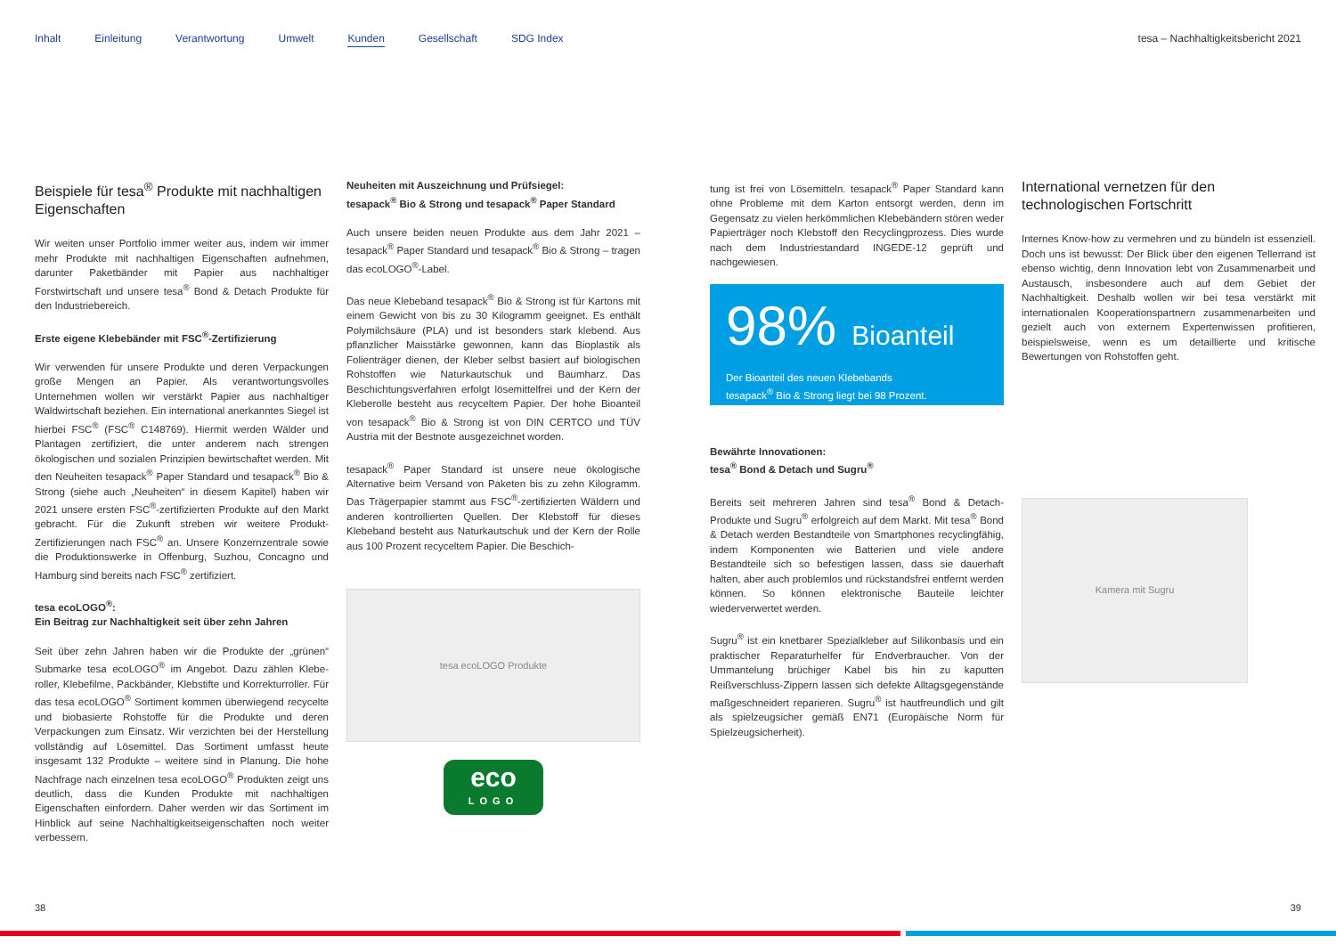Inhalt Einleitung Verantwortung Umwelt Kunden Gesellschaft SDG Index tesa – Nachhaltigkeitsbericht 2021
Beispiele für tesa<sup>®</sup> Produkte mit nachhaltigen Eigenschaften
Wir weiten unser Portfolio immer weiter aus, indem wir immer mehr Produkte mit nachhaltigen Eigenschaften aufnehmen, darunter Paketbänder mit Papier aus nachhaltiger Forstwirtschaft und unsere tesa<sup>®</sup> Bond & Detach Produkte für den Industriebereich.
Erste eigene Klebebänder mit FSC<sup>®</sup>-Zertifizierung
Wir verwenden für unsere Produkte und deren Verpackungen große Mengen an Papier. Als verantwortungsvolles Unternehmen wollen wir verstärkt Papier aus nachhaltiger Waldwirtschaft beziehen. Ein international anerkanntes Siegel ist hierbei FSC<sup>®</sup> (FSC<sup>®</sup> C148769). Hiermit werden Wälder und Plantagen zertifiziert, die unter anderem nach strengen ökologischen und sozialen Prinzipien bewirtschaftet werden. Mit den Neuheiten tesapack<sup>®</sup> Paper Standard und tesapack<sup>®</sup> Bio & Strong (siehe auch „Neuheiten“ in diesem Kapitel) haben wir 2021 unsere ersten FSC<sup>®</sup>-zertifizierten Produkte auf den Markt gebracht. Für die Zukunft streben wir weitere Produkt-Zertifizierungen nach FSC<sup>®</sup> an. Unsere Konzernzentrale sowie die Produktionswerke in Offenburg, Suzhou, Concagno und Hamburg sind bereits nach FSC<sup>®</sup> zertifiziert.
tesa ecoLOGO<sup>®</sup>:
Ein Beitrag zur Nachhaltigkeit seit über zehn Jahren
Seit über zehn Jahren haben wir die Produkte der „grünen“ Submarke tesa ecoLOGO<sup>®</sup> im Angebot. Dazu zählen Klebe­roller, Klebefilme, Packbänder, Klebstifte und Korrekturroller. Für das tesa ecoLOGO<sup>®</sup> Sortiment kommen überwiegend recycelte und biobasierte Rohstoffe für die Produkte und deren Verpackungen zum Einsatz. Wir verzichten bei der Herstellung vollständig auf Lösemittel. Das Sortiment umfasst heute insgesamt 132 Produkte – weitere sind in Planung. Die hohe Nachfrage nach einzelnen tesa ecoLOGO<sup>®</sup> Produkten zeigt uns deutlich, dass die Kunden Produkte mit nachhaltigen Eigenschaften einfordern. Daher werden wir das Sortiment im Hinblick auf seine Nachhaltigkeitseigenschaften noch weiter verbessern.
Neuheiten mit Auszeichnung und Prüfsiegel:
tesapack<sup>®</sup> Bio & Strong und tesapack<sup>®</sup> Paper Standard
Auch unsere beiden neuen Produkte aus dem Jahr 2021 – tesapack<sup>®</sup> Paper Standard und tesapack<sup>®</sup> Bio & Strong – tragen das ecoLOGO<sup>®</sup>-Label.
Das neue Klebeband tesapack<sup>®</sup> Bio & Strong ist für Kartons mit einem Gewicht von bis zu 30 Kilogramm geeignet. Es enthält Polymilchsäure (PLA) und ist besonders stark klebend. Aus pflanzlicher Maisstärke gewonnen, kann das Bioplastik als Folienträger dienen, der Kleber selbst basiert auf biologischen Rohstoffen wie Naturkautschuk und Baumharz. Das Beschichtungsverfahren erfolgt lösemittelfrei und der Kern der Kleberolle besteht aus recyceltem Papier. Der hohe Bioanteil von tesapack<sup>®</sup> Bio & Strong ist von DIN CERTCO und TÜV Austria mit der Bestnote ausgezeichnet worden.
tesapack<sup>®</sup> Paper Standard ist unsere neue ökologische Alternative beim Versand von Paketen bis zu zehn Kilogramm. Das Trägerpapier stammt aus FSC<sup>®</sup>-zertifizierten Wäldern und anderen kontrollierten Quellen. Der Klebstoff für dieses Klebeband besteht aus Naturkautschuk und der Kern der Rolle aus 100 Prozent recyceltem Papier. Die Beschich-
tesa ecoLOGO Produkte
eco
LOGO
tung ist frei von Lösemitteln. tesapack<sup>®</sup> Paper Standard kann ohne Probleme mit dem Karton entsorgt werden, denn im Gegensatz zu vielen herkömmlichen Klebebändern stören weder Papierträger noch Klebstoff den Recyclingprozess. Dies wurde nach dem Industriestandard INGEDE-12 geprüft und nachgewiesen.
98% Bioanteil
Der Bioanteil des neuen Klebebands
tesapack<sup>®</sup> Bio & Strong liegt bei 98 Prozent.
Bewährte Innovationen:
tesa<sup>®</sup> Bond & Detach und Sugru<sup>®</sup>
Bereits seit mehreren Jahren sind tesa<sup>®</sup> Bond & Detach-Produkte und Sugru<sup>®</sup> erfolgreich auf dem Markt. Mit tesa<sup>®</sup> Bond & Detach werden Bestandteile von Smartphones recyclingfähig, indem Komponenten wie Batterien und viele andere Bestandteile sich so befestigen lassen, dass sie dauerhaft halten, aber auch problemlos und rückstandsfrei entfernt werden können. So können elektronische Bauteile leichter wiederverwertet werden.
Sugru<sup>®</sup> ist ein knetbarer Spezialkleber auf Silikonbasis und ein praktischer Reparaturhelfer für Endverbraucher. Von der Ummantelung brüchiger Kabel bis hin zu kaputten Reißverschluss-Zippern lassen sich defekte Alltagsgegenstände maßgeschneidert reparieren. Sugru<sup>®</sup> ist hautfreundlich und gilt als spielzeugsicher gemäß EN71 (Europäische Norm für Spielzeugsicherheit).
International vernetzen für den technologischen Fortschritt
Internes Know-how zu vermehren und zu bündeln ist essenziell. Doch uns ist bewusst: Der Blick über den eigenen Tellerrand ist ebenso wichtig, denn Innovation lebt von Zusammenarbeit und Austausch, insbesondere auch auf dem Gebiet der Nachhaltigkeit. Deshalb wollen wir bei tesa verstärkt mit internationalen Kooperationspartnern zusammenarbeiten und gezielt auch von externem Expertenwissen profitieren, beispielsweise, wenn es um detaillierte und kritische Bewertungen von Rohstoffen geht.
Kamera mit Sugru
38 39